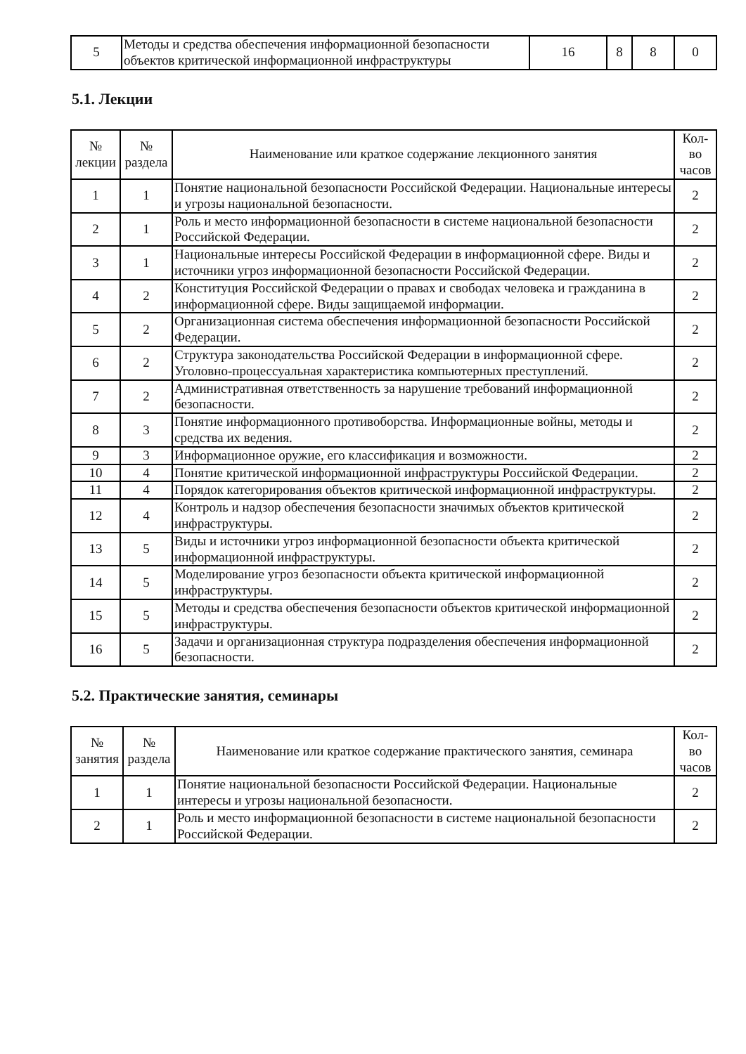| 5 | Методы и средства обеспечения информационной безопасности объектов критической информационной инфраструктуры | 16 | 8 | 8 | 0 |
5.1. Лекции
| № лекции | № раздела | Наименование или краткое содержание лекционного занятия | Кол-во часов |
| --- | --- | --- | --- |
| 1 | 1 | Понятие национальной безопасности Российской Федерации. Национальные интересы и угрозы национальной безопасности. | 2 |
| 2 | 1 | Роль и место информационной безопасности в системе национальной безопасности Российской Федерации. | 2 |
| 3 | 1 | Национальные интересы Российской Федерации в информационной сфере. Виды и источники угроз информационной безопасности Российской Федерации. | 2 |
| 4 | 2 | Конституция Российской Федерации о правах и свободах человека и гражданина в информационной сфере. Виды защищаемой информации. | 2 |
| 5 | 2 | Организационная система обеспечения информационной безопасности Российской Федерации. | 2 |
| 6 | 2 | Структура законодательства Российской Федерации в информационной сфере. Уголовно-процессуальная характеристика компьютерных преступлений. | 2 |
| 7 | 2 | Административная ответственность за нарушение требований информационной безопасности. | 2 |
| 8 | 3 | Понятие информационного противоборства. Информационные войны, методы и средства их ведения. | 2 |
| 9 | 3 | Информационное оружие, его классификация и возможности. | 2 |
| 10 | 4 | Понятие критической информационной инфраструктуры Российской Федерации. | 2 |
| 11 | 4 | Порядок категорирования объектов критической информационной инфраструктуры. | 2 |
| 12 | 4 | Контроль и надзор обеспечения безопасности значимых объектов критической инфраструктуры. | 2 |
| 13 | 5 | Виды и источники угроз информационной безопасности объекта критической информационной инфраструктуры. | 2 |
| 14 | 5 | Моделирование угроз безопасности объекта критической информационной инфраструктуры. | 2 |
| 15 | 5 | Методы и средства обеспечения безопасности объектов критической информационной инфраструктуры. | 2 |
| 16 | 5 | Задачи и организационная структура подразделения обеспечения информационной безопасности. | 2 |
5.2. Практические занятия, семинары
| № занятия | № раздела | Наименование или краткое содержание практического занятия, семинара | Кол-во часов |
| --- | --- | --- | --- |
| 1 | 1 | Понятие национальной безопасности Российской Федерации. Национальные интересы и угрозы национальной безопасности. | 2 |
| 2 | 1 | Роль и место информационной безопасности в системе национальной безопасности Российской Федерации. | 2 |